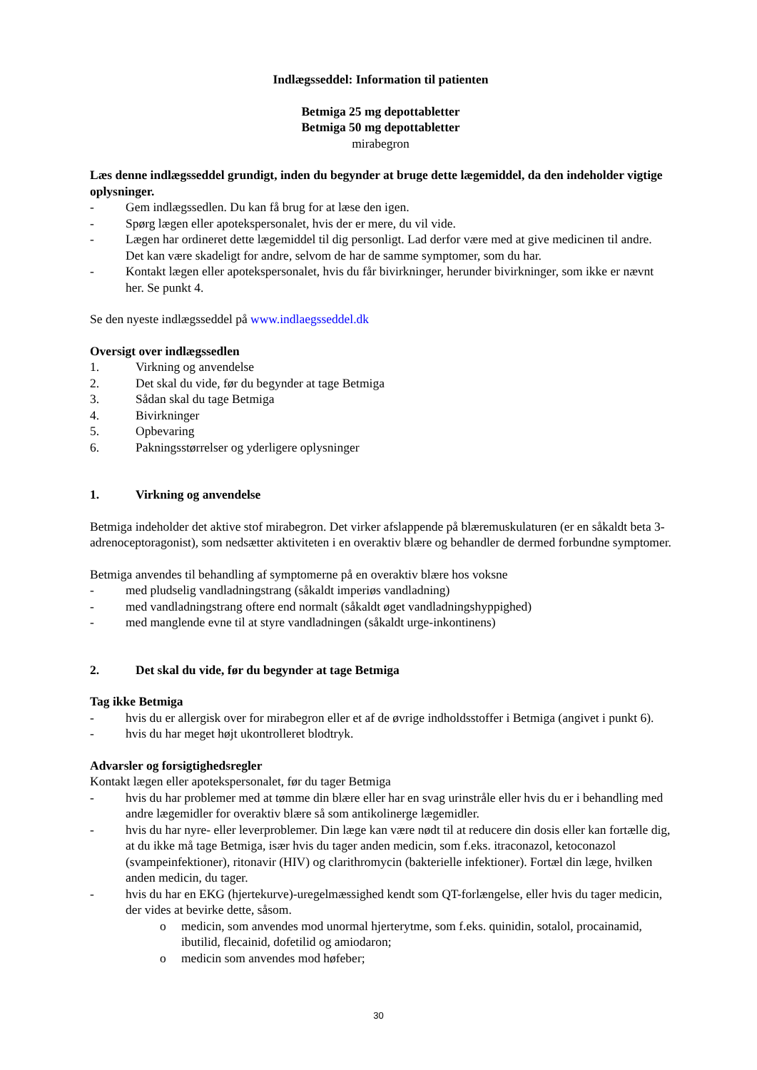Indlægsseddel: Information til patienten
Betmiga 25 mg depottabletter
Betmiga 50 mg depottabletter
mirabegron
Læs denne indlægsseddel grundigt, inden du begynder at bruge dette lægemiddel, da den indeholder vigtige oplysninger.
- Gem indlægssedlen. Du kan få brug for at læse den igen.
- Spørg lægen eller apotekspersonalet, hvis der er mere, du vil vide.
- Lægen har ordineret dette lægemiddel til dig personligt. Lad derfor være med at give medicinen til andre. Det kan være skadeligt for andre, selvom de har de samme symptomer, som du har.
- Kontakt lægen eller apotekspersonalet, hvis du får bivirkninger, herunder bivirkninger, som ikke er nævnt her. Se punkt 4.
Se den nyeste indlægsseddel på www.indlaegsseddel.dk
Oversigt over indlægssedlen
1. Virkning og anvendelse
2. Det skal du vide, før du begynder at tage Betmiga
3. Sådan skal du tage Betmiga
4. Bivirkninger
5. Opbevaring
6. Pakningsstørrelser og yderligere oplysninger
1. Virkning og anvendelse
Betmiga indeholder det aktive stof mirabegron. Det virker afslappende på blæremuskulaturen (er en såkaldt beta 3-adrenoceptoragonist), som nedsætter aktiviteten i en overaktiv blære og behandler de dermed forbundne symptomer.
Betmiga anvendes til behandling af symptomerne på en overaktiv blære hos voksne
- med pludselig vandladningstrang (såkaldt imperiøs vandladning)
- med vandladningstrang oftere end normalt (såkaldt øget vandladningshyppighed)
- med manglende evne til at styre vandladningen (såkaldt urge-inkontinens)
2. Det skal du vide, før du begynder at tage Betmiga
Tag ikke Betmiga
- hvis du er allergisk over for mirabegron eller et af de øvrige indholdsstoffer i Betmiga (angivet i punkt 6).
- hvis du har meget højt ukontrolleret blodtryk.
Advarsler og forsigtighedsregler
Kontakt lægen eller apotekspersonalet, før du tager Betmiga
- hvis du har problemer med at tømme din blære eller har en svag urinstråle eller hvis du er i behandling med andre lægemidler for overaktiv blære så som antikolinerge lægemidler.
- hvis du har nyre- eller leverproblemer. Din læge kan være nødt til at reducere din dosis eller kan fortælle dig, at du ikke må tage Betmiga, især hvis du tager anden medicin, som f.eks. itraconazol, ketoconazol (svampeinfektioner), ritonavir (HIV) og clarithromycin (bakterielle infektioner). Fortæl din læge, hvilken anden medicin, du tager.
- hvis du har en EKG (hjertekurve)-uregelmæssighed kendt som QT-forlængelse, eller hvis du tager medicin, der vides at bevirke dette, såsom.
o medicin, som anvendes mod unormal hjerterytme, som f.eks. quinidin, sotalol, procainamid, ibutilid, flecainid, dofetilid og amiodaron;
o medicin som anvendes mod høfeber;
30